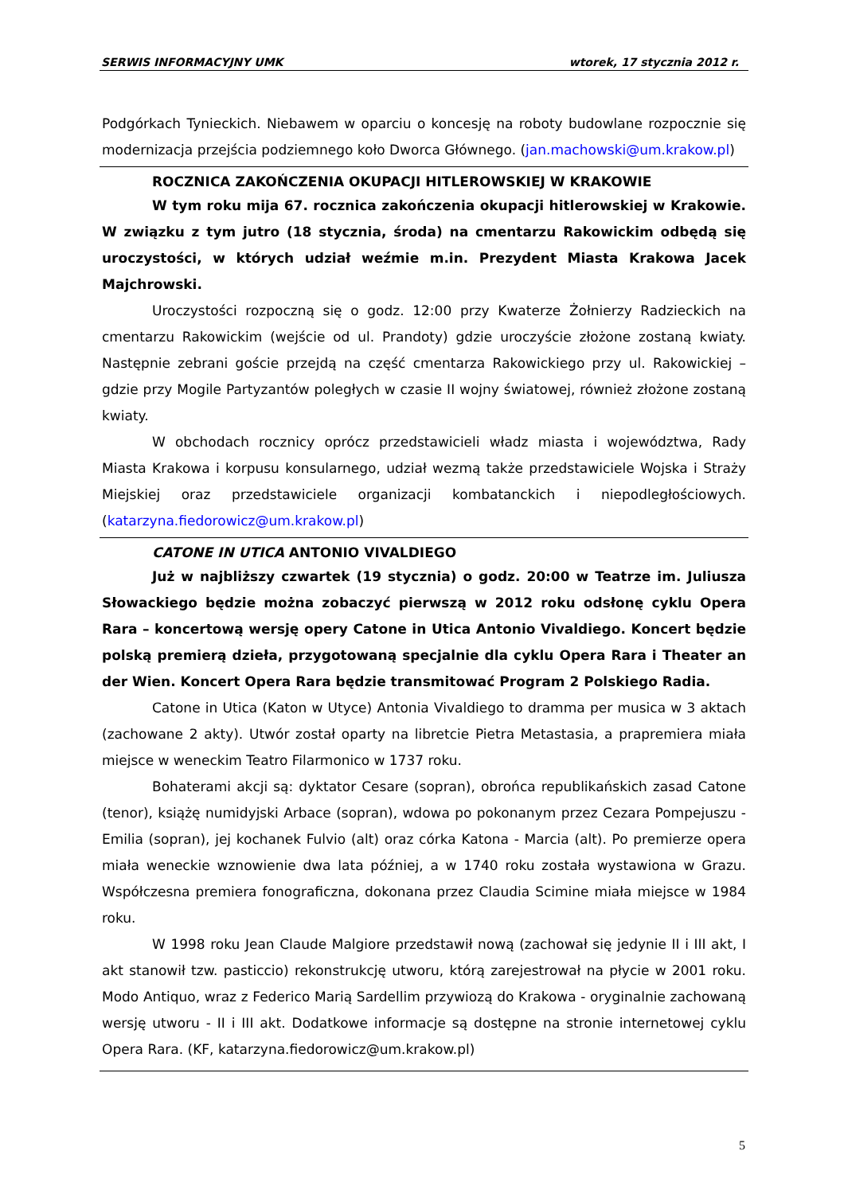SERWIS INFORMACYJNY UMK wtorek, 17 stycznia 2012 r.
Podgórkach Tynieckich. Niebawem w oparciu o koncesję na roboty budowlane rozpocznie się modernizacja przejścia podziemnego koło Dworca Głównego. (jan.machowski@um.krakow.pl)
ROCZNICA ZAKOŃCZENIA OKUPACJI HITLEROWSKIEJ W KRAKOWIE
W tym roku mija 67. rocznica zakończenia okupacji hitlerowskiej w Krakowie. W związku z tym jutro (18 stycznia, środa) na cmentarzu Rakowickim odbędą się uroczystości, w których udział weźmie m.in. Prezydent Miasta Krakowa Jacek Majchrowski.
Uroczystości rozpoczną się o godz. 12:00 przy Kwaterze Żołnierzy Radzieckich na cmentarzu Rakowickim (wejście od ul. Prandoty) gdzie uroczyście złożone zostaną kwiaty. Następnie zebrani goście przejdą na część cmentarza Rakowickiego przy ul. Rakowickiej – gdzie przy Mogile Partyzantów poległych w czasie II wojny światowej, również złożone zostaną kwiaty.
W obchodach rocznicy oprócz przedstawicieli władz miasta i województwa, Rady Miasta Krakowa i korpusu konsularnego, udział wezmą także przedstawiciele Wojska i Straży Miejskiej oraz przedstawiciele organizacji kombatanckich i niepodległościowych. (katarzyna.fiedorowicz@um.krakow.pl)
CATONE IN UTICA ANTONIO VIVALDIEGO
Już w najbliższy czwartek (19 stycznia) o godz. 20:00 w Teatrze im. Juliusza Słowackiego będzie można zobaczyć pierwszą w 2012 roku odsłonę cyklu Opera Rara – koncertową wersję opery Catone in Utica Antonio Vivaldiego. Koncert będzie polską premierą dzieła, przygotowaną specjalnie dla cyklu Opera Rara i Theater an der Wien. Koncert Opera Rara będzie transmitować Program 2 Polskiego Radia.
Catone in Utica (Katon w Utyce) Antonia Vivaldiego to dramma per musica w 3 aktach (zachowane 2 akty). Utwór został oparty na libretcie Pietra Metastasia, a prapremiera miała miejsce w weneckim Teatro Filarmonico w 1737 roku.
Bohaterami akcji są: dyktator Cesare (sopran), obrońca republikańskich zasad Catone (tenor), książę numidyjski Arbace (sopran), wdowa po pokonanym przez Cezara Pompejuszu - Emilia (sopran), jej kochanek Fulvio (alt) oraz córka Katona - Marcia (alt). Po premierze opera miała weneckie wznowienie dwa lata później, a w 1740 roku została wystawiona w Grazu. Współczesna premiera fonograficzna, dokonana przez Claudia Scimine miała miejsce w 1984 roku.
W 1998 roku Jean Claude Malgiore przedstawił nową (zachował się jedynie II i III akt, I akt stanowił tzw. pasticcio) rekonstrukcję utworu, którą zarejestrował na płycie w 2001 roku. Modo Antiquo, wraz z Federico Marią Sardellim przywiozą do Krakowa - oryginalnie zachowaną wersję utworu - II i III akt. Dodatkowe informacje są dostępne na stronie internetowej cyklu Opera Rara. (KF, katarzyna.fiedorowicz@um.krakow.pl)
5